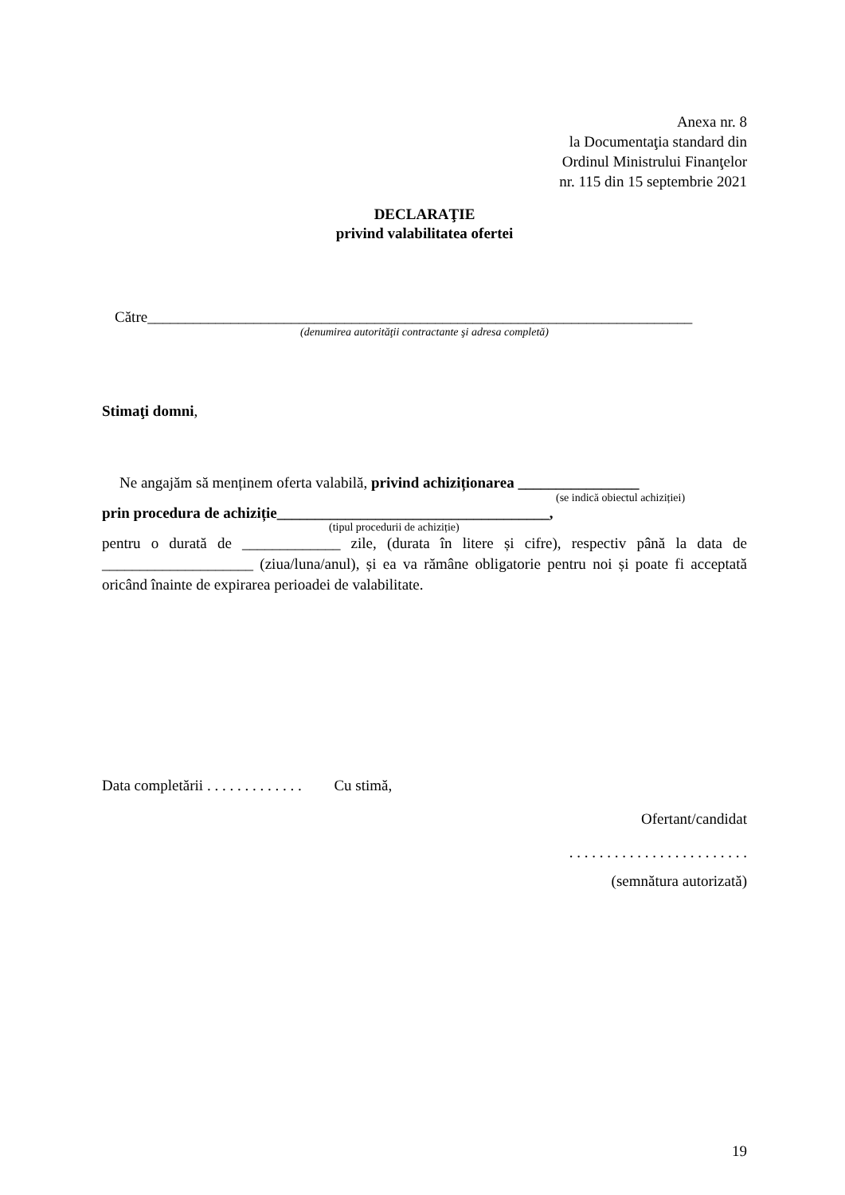Anexa nr. 8
la Documentaţia standard din
Ordinul Ministrului Finanţelor
nr. 115 din 15 septembrie 2021
DECLARAŢIE
privind valabilitatea ofertei
Către________________________________________________________________________
(denumirea autorităţii contractante şi adresa completă)
Stimaţi domni,
Ne angajăm să menținem oferta valabilă, privind achiziționarea ________________
(se indică obiectul achiziției)
prin procedura de achiziție____________________________________,
(tipul procedurii de achiziție)
pentru o durată de _____________ zile, (durata în litere și cifre), respectiv până la data de ____________________ (ziua/luna/anul), și ea va rămâne obligatorie pentru noi și poate fi acceptată oricând înainte de expirarea perioadei de valabilitate.
Data completării . . . . . . . . . . . . . Cu stimă,
Ofertant/candidat
. . . . . . . . . . . . . . . . . . . . . . . .
(semnătura autorizată)
19